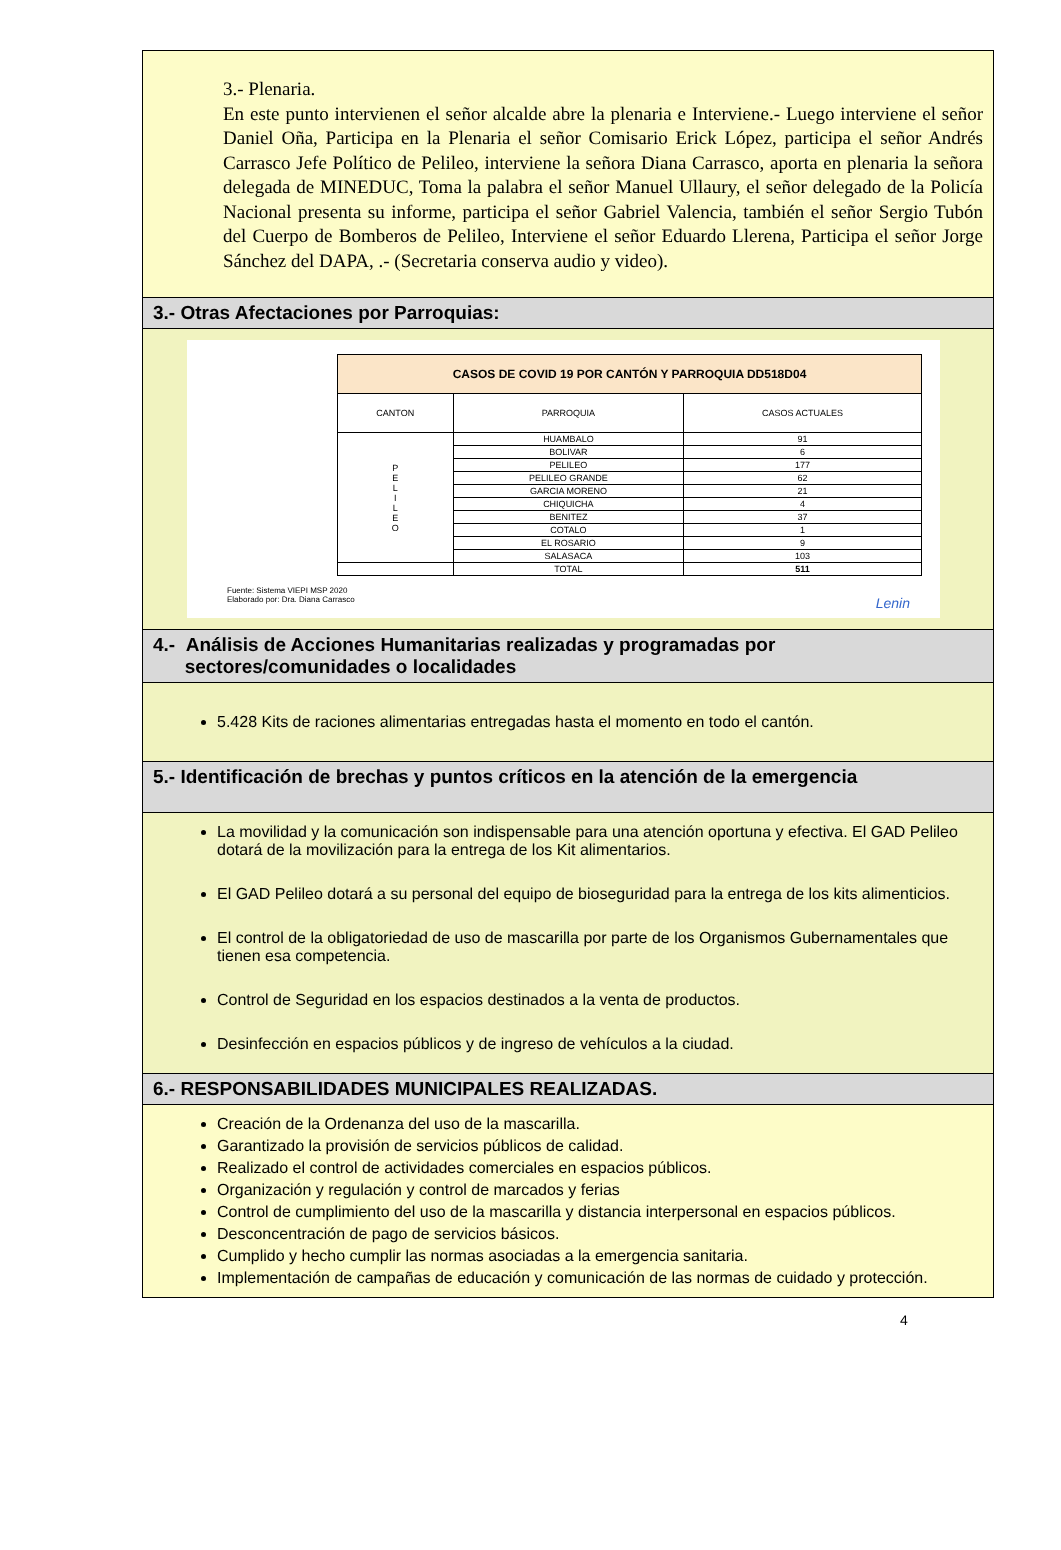3.- Plenaria.
En este punto intervienen el señor alcalde abre la plenaria e Interviene.- Luego interviene el señor Daniel Oña, Participa en la Plenaria el señor Comisario Erick López, participa el señor Andrés Carrasco Jefe Político de Pelileo, interviene la señora Diana Carrasco, aporta en plenaria la señora delegada de MINEDUC, Toma la palabra el señor Manuel Ullaury, el señor delegado de la Policía Nacional presenta su informe, participa el señor Gabriel Valencia, también el señor Sergio Tubón del Cuerpo de Bomberos de Pelileo, Interviene el señor Eduardo Llerena, Participa el señor Jorge Sánchez del DAPA, .- (Secretaria conserva audio y video).
3.- Otras Afectaciones por Parroquias:
| CASOS DE COVID 19 POR CANTÓN Y PARROQUIA DD518D04 | | |
| --- | --- | --- |
| CANTON | PARROQUIA | CASOS ACTUALES |
| P E L I L E O | HUAMBALO | 91 |
| | BOLIVAR | 6 |
| | PELILEO | 177 |
| | PELILEO GRANDE | 62 |
| | GARCIA MORENO | 21 |
| | CHIQUICHA | 4 |
| | BENITEZ | 37 |
| | COTALO | 1 |
| | EL ROSARIO | 9 |
| | SALASACA | 103 |
| | TOTAL | 511 |
Fuente: Sistema VIEPI MSP 2020
Elaborado por: Dra. Diana Carrasco Lenin
4.- Análisis de Acciones Humanitarias realizadas y programadas por
sectores/comunidades o localidades
5.428 Kits de raciones alimentarias entregadas hasta el momento en todo el cantón.
5.- Identificación de brechas y puntos críticos en la atención de la emergencia
La movilidad y la comunicación son indispensable para una atención oportuna y efectiva. El GAD Pelileo dotará de la movilización para la entrega de los Kit alimentarios.
El GAD Pelileo dotará a su personal del equipo de bioseguridad para la entrega de los kits alimenticios.
El control de la obligatoriedad de uso de mascarilla por parte de los Organismos Gubernamentales que tienen esa competencia.
Control de Seguridad en los espacios destinados a la venta de productos.
Desinfección en espacios públicos y de ingreso de vehículos a la ciudad.
6.- RESPONSABILIDADES MUNICIPALES REALIZADAS.
Creación de la Ordenanza del uso de la mascarilla.
Garantizado la provisión de servicios públicos de calidad.
Realizado el control de actividades comerciales en espacios públicos.
Organización y regulación y control de marcados y ferias
Control de cumplimiento del uso de la mascarilla y distancia interpersonal en espacios públicos.
Desconcentración de pago de servicios básicos.
Cumplido y hecho cumplir las normas asociadas a la emergencia sanitaria.
Implementación de campañas de educación y comunicación de las normas de cuidado y protección.
4